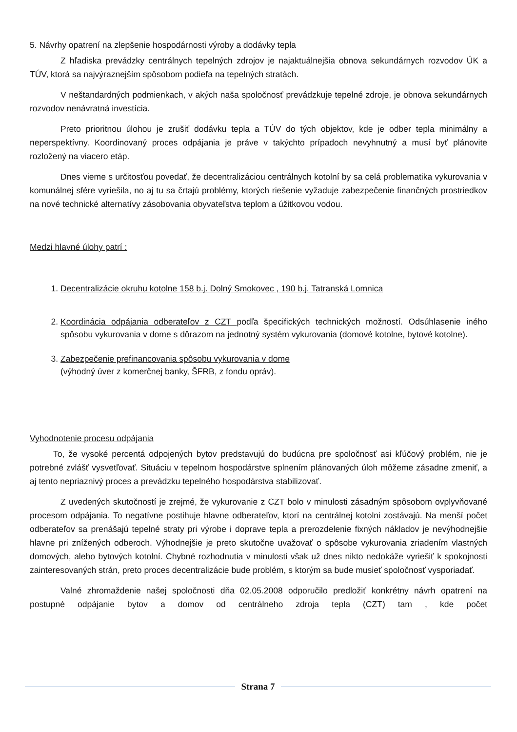5. Návrhy opatrení na zlepšenie hospodárnosti výroby a dodávky tepla
Z hľadiska prevádzky centrálnych tepelných zdrojov je najaktuálnejšia obnova sekundárnych rozvodov ÚK a TÚV, ktorá sa najvýraznejším spôsobom podieľa na tepelných stratách.
V neštandardných podmienkach, v akých naša spoločnosť prevádzkuje tepelné zdroje, je obnova sekundárnych rozvodov nenávratná investícia.
Preto prioritnou úlohou je zrušiť dodávku tepla a TÚV do tých objektov, kde je odber tepla minimálny a neperspektívny. Koordinovaný proces odpájania je práve v takýchto prípadoch nevyhnutný a musí byť plánovite rozložený na viacero etáp.
Dnes vieme s určitosťou povedať, že decentralizáciou centrálnych kotolní by sa celá problematika vykurovania v komunálnej sfére vyriešila, no aj tu sa črtajú problémy, ktorých riešenie vyžaduje zabezpečenie finančných prostriedkov na nové technické alternatívy zásobovania obyvateľstva teplom a úžitkovou vodou.
Medzi hlavné úlohy patrí :
1. Decentralizácie okruhu kotolne 158 b.j. Dolný Smokovec , 190 b.j. Tatranská Lomnica
2. Koordinácia odpájania odberateľov z CZT podľa špecifických technických možností. Odsúhlasenie iného spôsobu vykurovania v dome s dôrazom na jednotný systém vykurovania (domové kotolne, bytové kotolne).
3. Zabezpečenie prefinancovania spôsobu vykurovania v dome
(výhodný úver z komerčnej banky, ŠFRB, z fondu opráv).
Vyhodnotenie procesu odpájania
To, že vysoké percentá odpojených bytov predstavujú do budúcna pre spoločnosť asi kľúčový problém, nie je potrebné zvlášť vysvetľovať. Situáciu v tepelnom hospodárstve splnením plánovaných úloh môžeme zásadne zmeniť, a aj tento nepriaznivý proces a prevádzku tepelného hospodárstva stabilizovať.
Z uvedených skutočností je zrejmé, že vykurovanie z CZT bolo v minulosti zásadným spôsobom ovplyvňované procesom odpájania. To negatívne postihuje hlavne odberateľov, ktorí na centrálnej kotolni zostávajú. Na menší počet odberateľov sa prenášajú tepelné straty pri výrobe i doprave tepla a prerozdelenie fixných nákladov je nevýhodnejšie hlavne pri znížených odberoch. Výhodnejšie je preto skutočne uvažovať o spôsobe vykurovania zriadením vlastných domových, alebo bytových kotolní. Chybné rozhodnutia v minulosti však už dnes nikto nedokáže vyriešiť k spokojnosti zainteresovaných strán, preto proces decentralizácie bude problém, s ktorým sa bude musieť spoločnosť vysporiadať.
Valné zhromaždenie našej spoločnosti dňa 02.05.2008 odporučilo predložiť konkrétny návrh opatrení na postupné odpájanie bytov a domov od centrálneho zdroja tepla (CZT) tam , kde počet
Strana 7